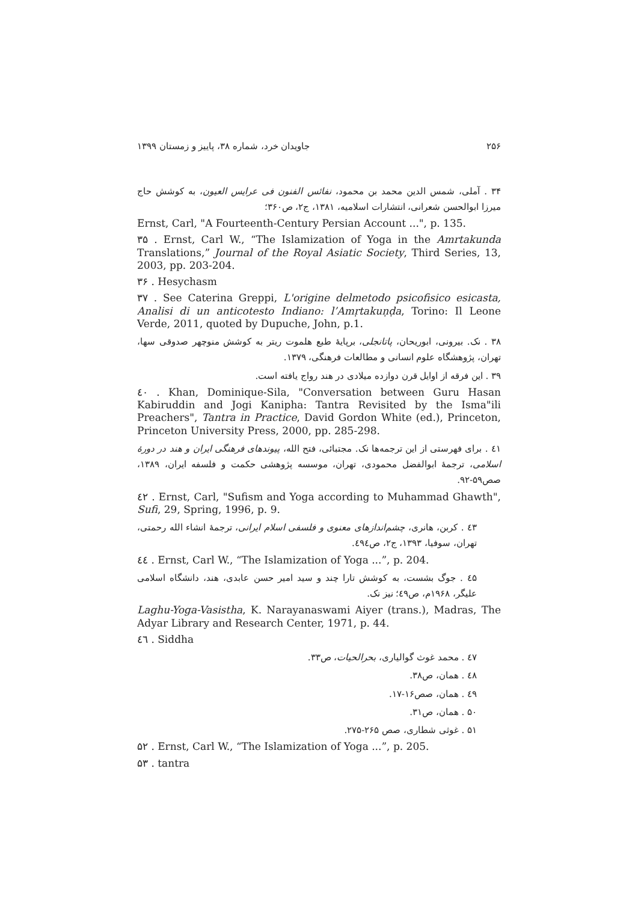جاویدان خرد، شماره ۳۸، پاییز و زمستان ۱۳۹۹ ۲۵۶
۳۴ . آملی، شمس الدین محمد بن محمود، نفائس الفنون فی عرایس العیون، به کوشش حاج میرزا ابوالحسن شعرانی، انتشارات اسلامیه، ۱۳۸۱، ج۲، ص۳۶۰؛
Ernst, Carl, "A Fourteenth-Century Persian Account ...", p. 135.
۳۵ . Ernst, Carl W., “The Islamization of Yoga in the Amrtakunda Translations,” Journal of the Royal Asiatic Society, Third Series, 13, 2003, pp. 203-204.
۳۶ . Hesychasm
۳۷ . See Caterina Greppi, L'origine delmetodo psicofisico esicasta, Analisi di un anticotesto Indiano: l’Amṛtakuṇḍa, Torino: Il Leone Verde, 2011, quoted by Dupuche, John, p.1.
۳۸ . نک. بیرونی، ابوریحان، پاتانجلی، برپایهٔ طبع هلموت ریتر به کوشش منوچهر صدوقی سها، تهران، پژوهشگاه علوم انسانی و مطالعات فرهنگی، ۱۳۷۹.
۳۹ . این فرقه از اوایل قرن دوازده میلادی در هند رواج یافته است.
٤٠ . Khan, Dominique-Sila, "Conversation between Guru Hasan Kabiruddin and Jogi Kanipha: Tantra Revisited by the Isma"ili Preachers", Tantra in Practice, David Gordon White (ed.), Princeton, Princeton University Press, 2000, pp. 285-298.
٤۱ . برای فهرستی از این ترجمه‌ها نک. مجتبائی، فتح الله، پیوندهای فرهنگی ایران و هند در دورهٔ اسلامی، ترجمهٔ ابوالفضل محمودی، تهران، موسسه پژوهشی حکمت و فلسفه ایران، ۱۳۸۹، صص۵۹-۹۲.
٤۲ . Ernst, Carl, "Sufism and Yoga according to Muhammad Ghawth", Sufi, 29, Spring, 1996, p. 9.
٤۳ . کربن، هانری، چشم‌اندازهای معنوی و فلسفی اسلام ایرانی، ترجمهٔ انشاء الله رحمتی، تهران، سوفیا، ۱۳۹۳، ج۲، ص٤۹٤.
٤٤ . Ernst, Carl W., “The Islamization of Yoga ...”, p. 204.
٤۵ . جوگ بشست، به کوشش تارا چند و سید امیر حسن عابدی، هند، دانشگاه اسلامی علیگر، ۱۹۶۸م، ص٤۹؛ نیز نک.
Laghu-Yoga-Vasistha, K. Narayanaswami Aiyer (trans.), Madras, The Adyar Library and Research Center, 1971, p. 44.
٤٦ . Siddha
٤۷ . محمد غوث گوالیاری، بحرالحیات، ص۳۳.
٤۸ . همان، ص۳۸.
٤۹ . همان، صص۱۶-۱۷.
۵۰ . همان، ص۳۱.
۵۱ . غوثی شطاری، صص ۲۶۵-۲۷۵.
۵۲ . Ernst, Carl W., “The Islamization of Yoga ...”, p. 205.
۵۳ . tantra